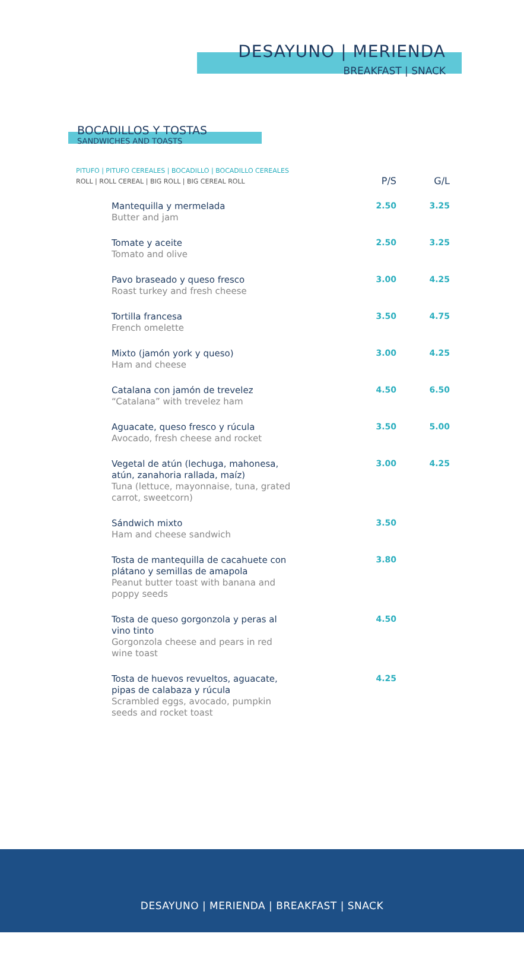DESAYUNO | MERIENDA
BREAKFAST | SNACK
BOCADILLOS Y TOSTAS
SANDWICHES AND TOASTS
| PITUFO / PITUFO CEREALES / BOCADILLO / BOCADILLO CEREALES ROLL / ROLL CEREAL / BIG ROLL / BIG CEREAL ROLL | P/S | G/L |
| Mantequilla y mermelada Butter and jam | 2.50 | 3.25 |
| Tomate y aceite Tomato and olive | 2.50 | 3.25 |
| Pavo braseado y queso fresco Roast turkey and fresh cheese | 3.00 | 4.25 |
| Tortilla francesa French omelette | 3.50 | 4.75 |
| Mixto (jamón york y queso) Ham and cheese | 3.00 | 4.25 |
| Catalana con jamón de trevelez “Catalana” with trevelez ham | 4.50 | 6.50 |
| Aguacate, queso fresco y rúcula Avocado, fresh cheese and rocket | 3.50 | 5.00 |
| Vegetal de atún (lechuga, mahonesa, atún, zanahoria rallada, maíz) Tuna (lettuce, mayonnaise, tuna, grated carrot, sweetcorn) | 3.00 | 4.25 |
| Sándwich mixto Ham and cheese sandwich | 3.50 | |
| Tosta de mantequilla de cacahuete con plátano y semillas de amapola Peanut butter toast with banana and poppy seeds | 3.80 | |
| Tosta de queso gorgonzola y peras al vino tinto Gorgonzola cheese and pears in red wine toast | 4.50 | |
| Tosta de huevos revueltos, aguacate, pipas de calabaza y rúcula Scrambled eggs, avocado, pumpkin seeds and rocket toast | 4.25 | |
DESAYUNO | MERIENDA | BREAKFAST | SNACK